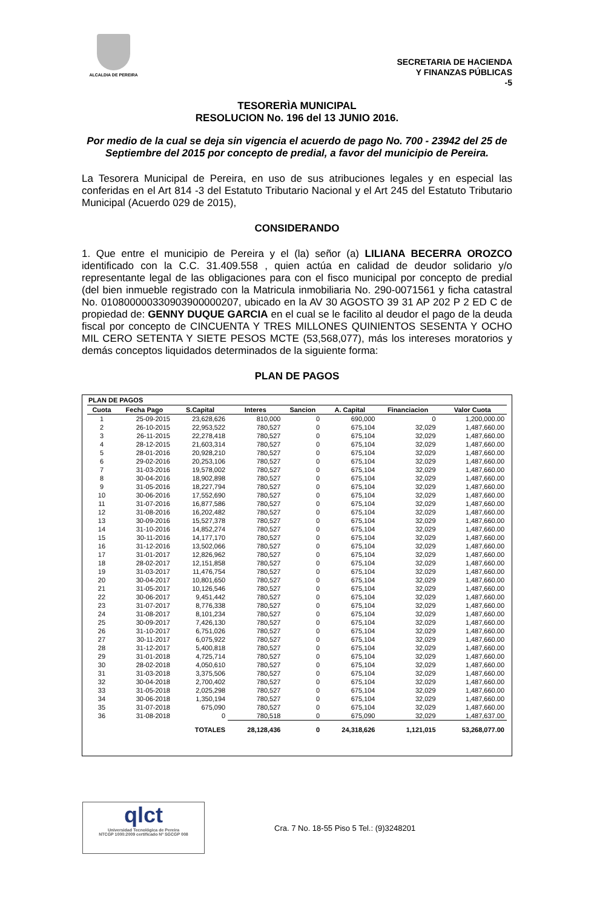ALCALDIA DE PEREIRA
SECRETARIA DE HACIENDA
Y FINANZAS PÚBLICAS
-5
TESORERÌA MUNICIPAL
RESOLUCION No. 196 del 13 JUNIO 2016.
Por medio de la cual se deja sin vigencia el acuerdo de pago No. 700 - 23942 del 25 de Septiembre del 2015 por concepto de predial, a favor del municipio de Pereira.
La Tesorera Municipal de Pereira, en uso de sus atribuciones legales y en especial las conferidas en el Art 814 -3 del Estatuto Tributario Nacional y el Art 245 del Estatuto Tributario Municipal (Acuerdo 029 de 2015),
CONSIDERANDO
1. Que entre el municipio de Pereira y el (la) señor (a) LILIANA BECERRA OROZCO identificado con la C.C. 31.409.558 , quien actúa en calidad de deudor solidario y/o representante legal de las obligaciones para con el fisco municipal por concepto de predial (del bien inmueble registrado con la Matricula inmobiliaria No. 290-0071561 y ficha catastral No. 010800000330903900000207, ubicado en la AV 30 AGOSTO 39 31 AP 202 P 2 ED C de propiedad de: GENNY DUQUE GARCIA en el cual se le facilito al deudor el pago de la deuda fiscal por concepto de CINCUENTA Y TRES MILLONES QUINIENTOS SESENTA Y OCHO MIL CERO SETENTA Y SIETE PESOS MCTE (53,568,077), más los intereses moratorios y demás conceptos liquidados determinados de la siguiente forma:
PLAN DE PAGOS
PLAN DE PAGOS
| Cuota | Fecha Pago | S.Capital | Interes | Sancion | A. Capital | Financiacion | Valor Cuota |
| --- | --- | --- | --- | --- | --- | --- | --- |
| 1 | 25-09-2015 | 23,628,626 | 810,000 | 0 | 690,000 | 0 | 1,200,000.00 |
| 2 | 26-10-2015 | 22,953,522 | 780,527 | 0 | 675,104 | 32,029 | 1,487,660.00 |
| 3 | 26-11-2015 | 22,278,418 | 780,527 | 0 | 675,104 | 32,029 | 1,487,660.00 |
| 4 | 28-12-2015 | 21,603,314 | 780,527 | 0 | 675,104 | 32,029 | 1,487,660.00 |
| 5 | 28-01-2016 | 20,928,210 | 780,527 | 0 | 675,104 | 32,029 | 1,487,660.00 |
| 6 | 29-02-2016 | 20,253,106 | 780,527 | 0 | 675,104 | 32,029 | 1,487,660.00 |
| 7 | 31-03-2016 | 19,578,002 | 780,527 | 0 | 675,104 | 32,029 | 1,487,660.00 |
| 8 | 30-04-2016 | 18,902,898 | 780,527 | 0 | 675,104 | 32,029 | 1,487,660.00 |
| 9 | 31-05-2016 | 18,227,794 | 780,527 | 0 | 675,104 | 32,029 | 1,487,660.00 |
| 10 | 30-06-2016 | 17,552,690 | 780,527 | 0 | 675,104 | 32,029 | 1,487,660.00 |
| 11 | 31-07-2016 | 16,877,586 | 780,527 | 0 | 675,104 | 32,029 | 1,487,660.00 |
| 12 | 31-08-2016 | 16,202,482 | 780,527 | 0 | 675,104 | 32,029 | 1,487,660.00 |
| 13 | 30-09-2016 | 15,527,378 | 780,527 | 0 | 675,104 | 32,029 | 1,487,660.00 |
| 14 | 31-10-2016 | 14,852,274 | 780,527 | 0 | 675,104 | 32,029 | 1,487,660.00 |
| 15 | 30-11-2016 | 14,177,170 | 780,527 | 0 | 675,104 | 32,029 | 1,487,660.00 |
| 16 | 31-12-2016 | 13,502,066 | 780,527 | 0 | 675,104 | 32,029 | 1,487,660.00 |
| 17 | 31-01-2017 | 12,826,962 | 780,527 | 0 | 675,104 | 32,029 | 1,487,660.00 |
| 18 | 28-02-2017 | 12,151,858 | 780,527 | 0 | 675,104 | 32,029 | 1,487,660.00 |
| 19 | 31-03-2017 | 11,476,754 | 780,527 | 0 | 675,104 | 32,029 | 1,487,660.00 |
| 20 | 30-04-2017 | 10,801,650 | 780,527 | 0 | 675,104 | 32,029 | 1,487,660.00 |
| 21 | 31-05-2017 | 10,126,546 | 780,527 | 0 | 675,104 | 32,029 | 1,487,660.00 |
| 22 | 30-06-2017 | 9,451,442 | 780,527 | 0 | 675,104 | 32,029 | 1,487,660.00 |
| 23 | 31-07-2017 | 8,776,338 | 780,527 | 0 | 675,104 | 32,029 | 1,487,660.00 |
| 24 | 31-08-2017 | 8,101,234 | 780,527 | 0 | 675,104 | 32,029 | 1,487,660.00 |
| 25 | 30-09-2017 | 7,426,130 | 780,527 | 0 | 675,104 | 32,029 | 1,487,660.00 |
| 26 | 31-10-2017 | 6,751,026 | 780,527 | 0 | 675,104 | 32,029 | 1,487,660.00 |
| 27 | 30-11-2017 | 6,075,922 | 780,527 | 0 | 675,104 | 32,029 | 1,487,660.00 |
| 28 | 31-12-2017 | 5,400,818 | 780,527 | 0 | 675,104 | 32,029 | 1,487,660.00 |
| 29 | 31-01-2018 | 4,725,714 | 780,527 | 0 | 675,104 | 32,029 | 1,487,660.00 |
| 30 | 28-02-2018 | 4,050,610 | 780,527 | 0 | 675,104 | 32,029 | 1,487,660.00 |
| 31 | 31-03-2018 | 3,375,506 | 780,527 | 0 | 675,104 | 32,029 | 1,487,660.00 |
| 32 | 30-04-2018 | 2,700,402 | 780,527 | 0 | 675,104 | 32,029 | 1,487,660.00 |
| 33 | 31-05-2018 | 2,025,298 | 780,527 | 0 | 675,104 | 32,029 | 1,487,660.00 |
| 34 | 30-06-2018 | 1,350,194 | 780,527 | 0 | 675,104 | 32,029 | 1,487,660.00 |
| 35 | 31-07-2018 | 675,090 | 780,527 | 0 | 675,104 | 32,029 | 1,487,660.00 |
| 36 | 31-08-2018 | 0 | 780,518 | 0 | 675,090 | 32,029 | 1,487,637.00 |
| | | TOTALES | 28,128,436 | 0 | 24,318,626 | 1,121,015 | 53,268,077.00 |
qlct
Universidad Tecnológica de Pereira
NTCGP 1000:2009 certificado Nº SGCGP 008
Cra. 7 No. 18-55 Piso 5 Tel.: (9)3248201